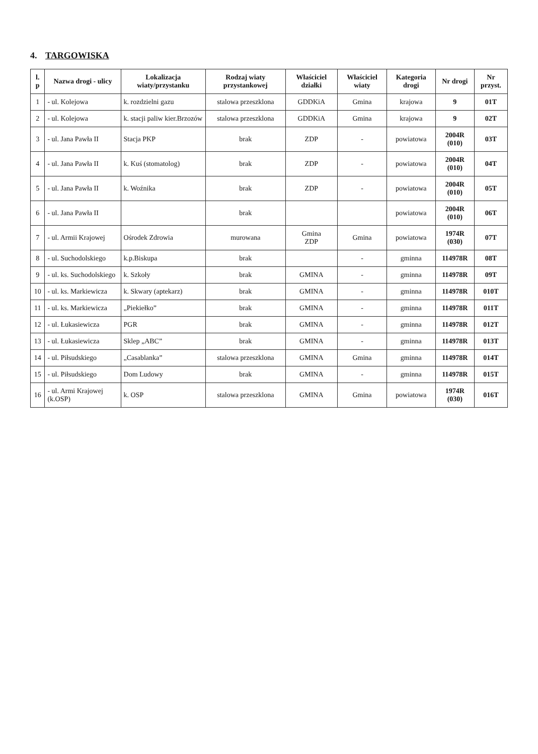4. TARGOWISKA
| l. p | Nazwa drogi - ulicy | Lokalizacja wiaty/przystanku | Rodzaj wiaty przystankowej | Właściciel działki | Właściciel wiaty | Kategoria drogi | Nr drogi | Nr przyst. |
| --- | --- | --- | --- | --- | --- | --- | --- | --- |
| 1 | - ul. Kolejowa | k. rozdzielni gazu | stalowa przeszklona | GDDKiA | Gmina | krajowa | 9 | 01T |
| 2 | - ul. Kolejowa | k. stacji paliw kier.Brzozów | stalowa przeszklona | GDDKiA | Gmina | krajowa | 9 | 02T |
| 3 | - ul. Jana Pawła II | Stacja PKP | brak | ZDP | - | powiatowa | 2004R (010) | 03T |
| 4 | - ul. Jana Pawła II | k. Kuś (stomatolog) | brak | ZDP | - | powiatowa | 2004R (010) | 04T |
| 5 | - ul. Jana Pawła II | k. Woźnika | brak | ZDP | - | powiatowa | 2004R (010) | 05T |
| 6 | - ul. Jana Pawła II | | brak | | | powiatowa | 2004R (010) | 06T |
| 7 | - ul. Armii Krajowej | Ośrodek Zdrowia | murowana | Gmina ZDP | Gmina | powiatowa | 1974R (030) | 07T |
| 8 | - ul. Suchodolskiego | k.p.Biskupa | brak | | - | gminna | 114978R | 08T |
| 9 | - ul. ks. Suchodolskiego | k. Szkoły | brak | GMINA | - | gminna | 114978R | 09T |
| 10 | - ul. ks. Markiewicza | k. Skwary (aptekarz) | brak | GMINA | - | gminna | 114978R | 010T |
| 11 | - ul. ks. Markiewicza | „Piekiełko” | brak | GMINA | - | gminna | 114978R | 011T |
| 12 | - ul. Łukasiewicza | PGR | brak | GMINA | - | gminna | 114978R | 012T |
| 13 | - ul. Łukasiewicza | Sklep „ABC” | brak | GMINA | - | gminna | 114978R | 013T |
| 14 | - ul. Piłsudskiego | „Casablanka” | stalowa przeszklona | GMINA | Gmina | gminna | 114978R | 014T |
| 15 | - ul. Piłsudskiego | Dom Ludowy | brak | GMINA | - | gminna | 114978R | 015T |
| 16 | - ul. Armi Krajowej (k.OSP) | k. OSP | stalowa przeszklona | GMINA | Gmina | powiatowa | 1974R (030) | 016T |